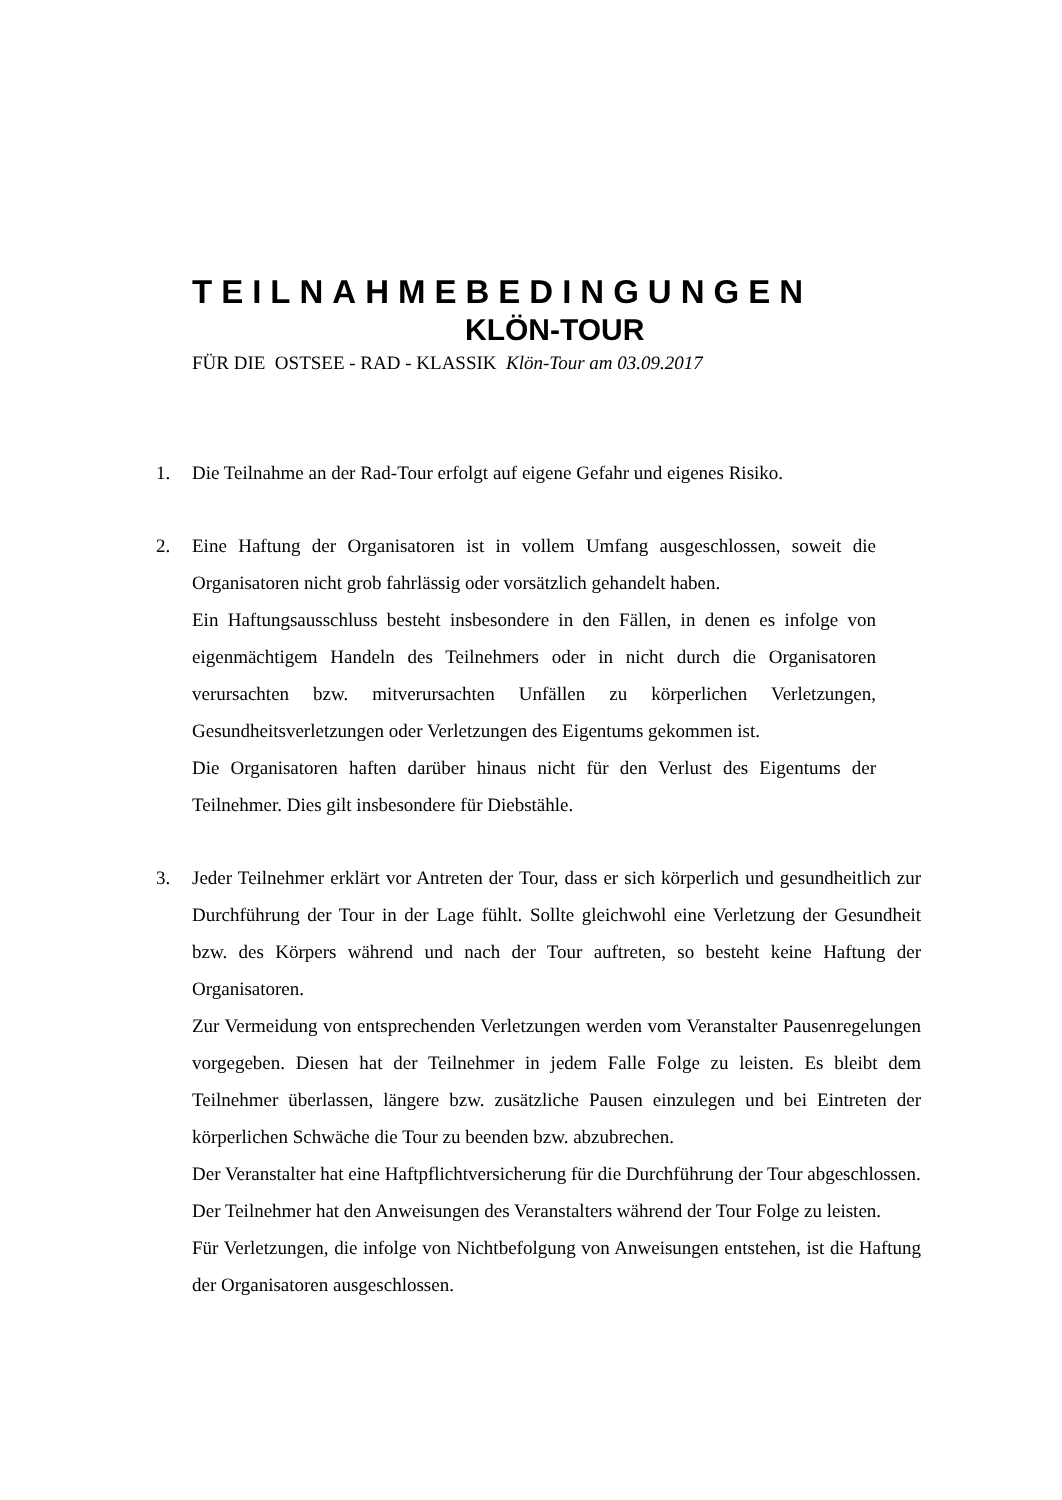TEILNAHMEBEDINGUNGEN
KLÖN-TOUR
FÜR DIE OSTSEE - RAD - KLASSIK Klön-Tour am 03.09.2017
1. Die Teilnahme an der Rad-Tour erfolgt auf eigene Gefahr und eigenes Risiko.
2. Eine Haftung der Organisatoren ist in vollem Umfang ausgeschlossen, soweit die Organisatoren nicht grob fahrlässig oder vorsätzlich gehandelt haben.
Ein Haftungsausschluss besteht insbesondere in den Fällen, in denen es infolge von eigenmächtigem Handeln des Teilnehmers oder in nicht durch die Organisatoren verursachten bzw. mitverursachten Unfällen zu körperlichen Verletzungen, Gesundheitsverletzungen oder Verletzungen des Eigentums gekommen ist.
Die Organisatoren haften darüber hinaus nicht für den Verlust des Eigentums der Teilnehmer. Dies gilt insbesondere für Diebstähle.
3. Jeder Teilnehmer erklärt vor Antreten der Tour, dass er sich körperlich und gesundheitlich zur Durchführung der Tour in der Lage fühlt. Sollte gleichwohl eine Verletzung der Gesundheit bzw. des Körpers während und nach der Tour auftreten, so besteht keine Haftung der Organisatoren.
Zur Vermeidung von entsprechenden Verletzungen werden vom Veranstalter Pausenregelungen vorgegeben. Diesen hat der Teilnehmer in jedem Falle Folge zu leisten. Es bleibt dem Teilnehmer überlassen, längere bzw. zusätzliche Pausen einzulegen und bei Eintreten der körperlichen Schwäche die Tour zu beenden bzw. abzubrechen.
Der Veranstalter hat eine Haftpflichtversicherung für die Durchführung der Tour abgeschlossen.
Der Teilnehmer hat den Anweisungen des Veranstalters während der Tour Folge zu leisten.
Für Verletzungen, die infolge von Nichtbefolgung von Anweisungen entstehen, ist die Haftung der Organisatoren ausgeschlossen.